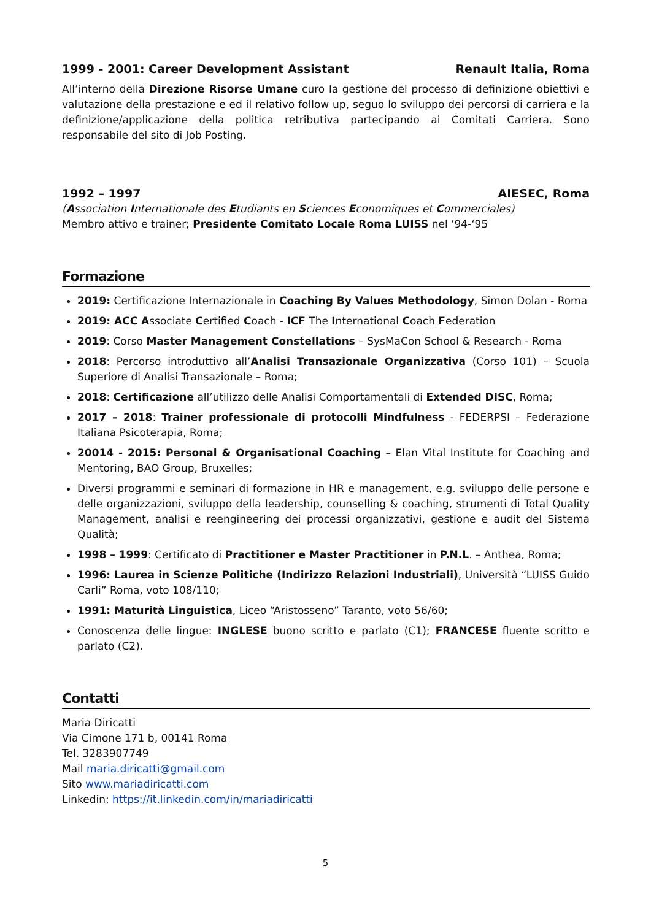1999 - 2001: Career Development Assistant Renault Italia, Roma
All’interno della Direzione Risorse Umane curo la gestione del processo di definizione obiettivi e valutazione della prestazione e ed il relativo follow up, seguo lo sviluppo dei percorsi di carriera e la definizione/applicazione della politica retributiva partecipando ai Comitati Carriera. Sono responsabile del sito di Job Posting.
1992 – 1997 AIESEC, Roma
(Association Internationale des Etudiants en Sciences Economiques et Commerciales)
Membro attivo e trainer; Presidente Comitato Locale Roma LUISS nel ‘94-‘95
Formazione
2019: Certificazione Internazionale in Coaching By Values Methodology, Simon Dolan - Roma
2019: ACC Associate Certified Coach - ICF The International Coach Federation
2019: Corso Master Management Constellations – SysMaCon School & Research - Roma
2018: Percorso introduttivo all’Analisi Transazionale Organizzativa (Corso 101) – Scuola Superiore di Analisi Transazionale – Roma;
2018: Certificazione all’utilizzo delle Analisi Comportamentali di Extended DISC, Roma;
2017 – 2018: Trainer professionale di protocolli Mindfulness - FEDERPSI – Federazione Italiana Psicoterapia, Roma;
20014 - 2015: Personal & Organisational Coaching – Elan Vital Institute for Coaching and Mentoring, BAO Group, Bruxelles;
Diversi programmi e seminari di formazione in HR e management, e.g. sviluppo delle persone e delle organizzazioni, sviluppo della leadership, counselling & coaching, strumenti di Total Quality Management, analisi e reengineering dei processi organizzativi, gestione e audit del Sistema Qualità;
1998 – 1999: Certificato di Practitioner e Master Practitioner in P.N.L. – Anthea, Roma;
1996: Laurea in Scienze Politiche (Indirizzo Relazioni Industriali), Università “LUISS Guido Carli” Roma, voto 108/110;
1991: Maturità Linguistica, Liceo “Aristosseno” Taranto, voto 56/60;
Conoscenza delle lingue: INGLESE buono scritto e parlato (C1); FRANCESE fluente scritto e parlato (C2).
Contatti
Maria Diricatti
Via Cimone 171 b, 00141 Roma
Tel. 3283907749
Mail maria.diricatti@gmail.com
Sito www.mariadiricatti.com
Linkedin: https://it.linkedin.com/in/mariadiricatti
5